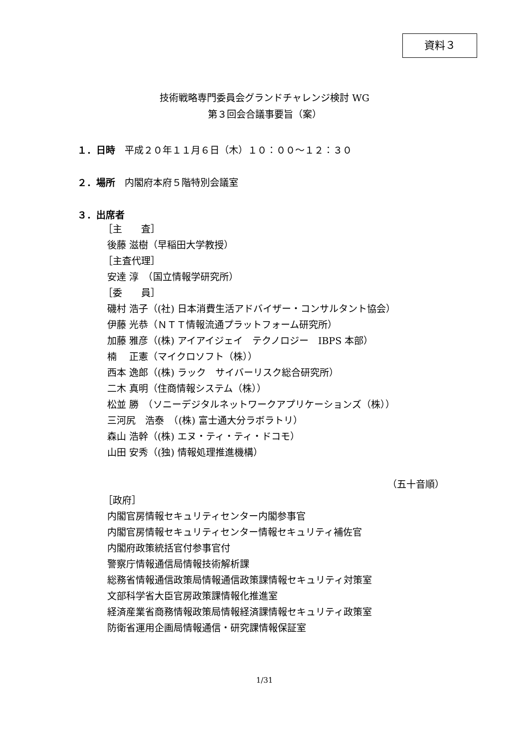資料３
技術戦略専門委員会グランドチャレンジ検討 WG
第３回会合議事要旨（案）
１．日時　平成２０年１１月６日（木）１０：００〜１２：３０
２．場所　内閣府本府５階特別会議室
３．出席者
［主　　査］
後藤 滋樹（早稲田大学教授）
［主査代理］
安達 淳　（国立情報学研究所）
［委　　員］
磯村 浩子（(社) 日本消費生活アドバイザー・コンサルタント協会）
伊藤 光恭（ＮＴＴ情報流通プラットフォーム研究所）
加藤 雅彦（(株) アイアイジェイ　テクノロジー　IBPS 本部）
楠　 正憲（マイクロソフト（株））
西本 逸郎（(株) ラック　サイバーリスク総合研究所）
二木 真明（住商情報システム（株））
松並 勝　（ソニーデジタルネットワークアプリケーションズ（株））
三河尻　浩泰　（(株) 富士通大分ラボラトリ）
森山 浩幹（(株) エヌ・ティ・ティ・ドコモ）
山田 安秀（(独) 情報処理推進機構）
（五十音順）
［政府］
内閣官房情報セキュリティセンター内閣参事官
内閣官房情報セキュリティセンター情報セキュリティ補佐官
内閣府政策統括官付参事官付
警察庁情報通信局情報技術解析課
総務省情報通信政策局情報通信政策課情報セキュリティ対策室
文部科学省大臣官房政策課情報化推進室
経済産業省商務情報政策局情報経済課情報セキュリティ政策室
防衛省運用企画局情報通信・研究課情報保証室
1/31